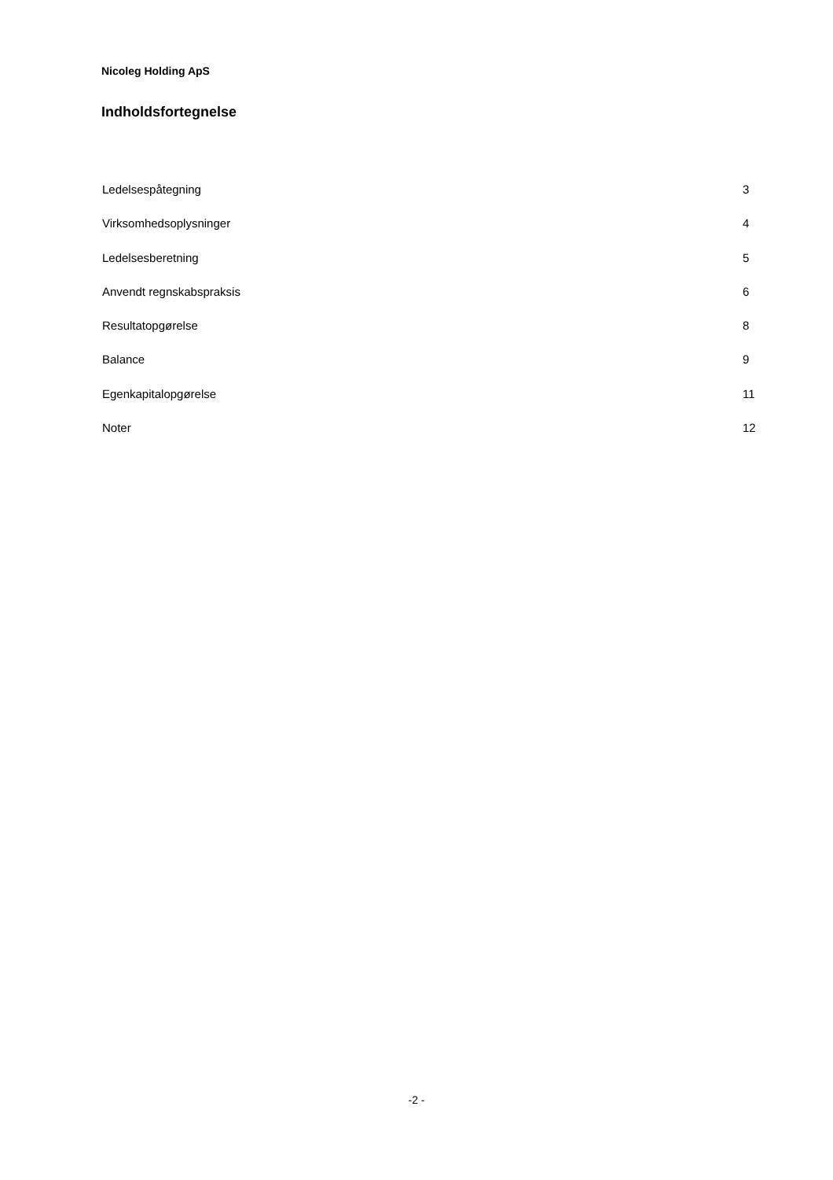Nicoleg Holding ApS
Indholdsfortegnelse
Ledelsespåtegning 3
Virksomhedsoplysninger 4
Ledelsesberetning 5
Anvendt regnskabspraksis 6
Resultatopgørelse 8
Balance 9
Egenkapitalopgørelse 11
Noter 12
-2 -